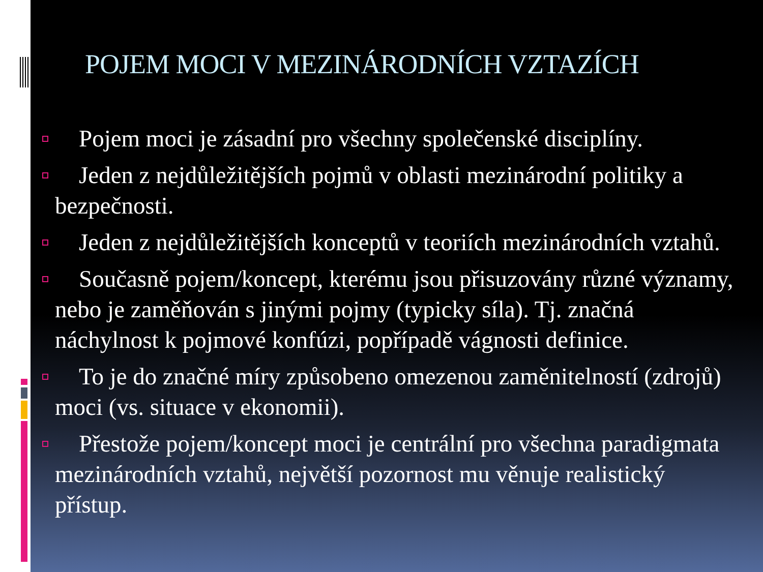POJEM MOCI V MEZINÁRODNÍCH VZTAZÍCH
Pojem moci je zásadní pro všechny společenské disciplíny.
Jeden z nejdůležitějších pojmů v oblasti mezinárodní politiky a bezpečnosti.
Jeden z nejdůležitějších konceptů v teoriích mezinárodních vztahů.
Současně pojem/koncept, kterému jsou přisuzovány různé významy, nebo je zaměňován s jinými pojmy (typicky síla). Tj. značná náchylnost k pojmové konfúzi, popřípadě vágnosti definice.
To je do značné míry způsobeno omezenou zaměnitelností (zdrojů) moci (vs. situace v ekonomii).
Přestože pojem/koncept moci je centrální pro všechna paradigmata mezinárodních vztahů, největší pozornost mu věnuje realistický přístup.